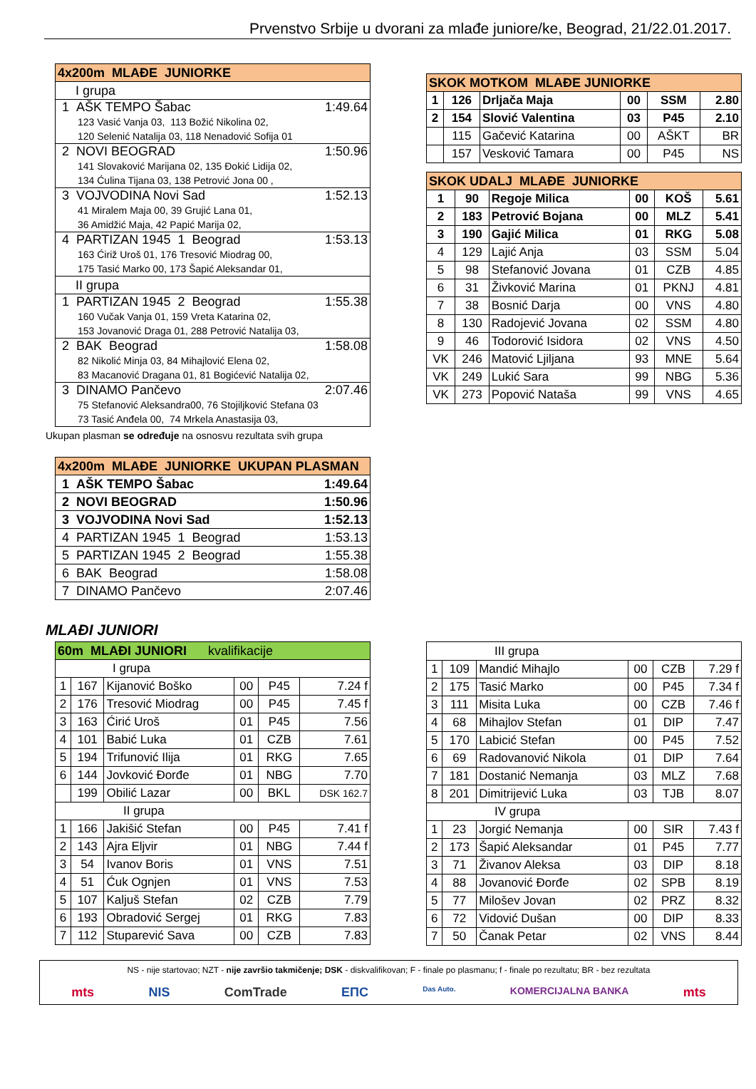Prvenstvo Srbije u dvorani za mlađe juniore/ke, Beograd, 21/22.01.2017.
| 4x200m MLAĐE JUNIORKE |
| --- |
| I grupa |
| 1 AŠK TEMPO Šabac 1:49.64 123 Vasić Vanja 03, 113 Božić Nikolina 02, 120 Selenić Natalija 03, 118 Nenadović Sofija 01 |
| 2 NOVI BEOGRAD 1:50.96 141 Slovaković Marijana 02, 135 Đokić Lidija 02, 134 Ćulina Tijana 03, 138 Petrović Jona 00 , |
| 3 VOJVODINA Novi Sad 1:52.13 41 Miralem Maja 00, 39 Grujić Lana 01, 36 Amidžić Maja, 42 Papić Marija 02, |
| 4 PARTIZAN 1945 1 Beograd 1:53.13 163 Ćiriž Uroš 01, 176 Tresović Miodrag 00, 175 Tasić Marko 00, 173 Šapić Aleksandar 01, |
| II grupa |
| 1 PARTIZAN 1945 2 Beograd 1:55.38 160 Vučak Vanja 01, 159 Vreta Katarina 02, 153 Jovanović Draga 01, 288 Petrović Natalija 03, |
| 2 BAK Beograd 1:58.08 82 Nikolić Minja 03, 84 Mihajlović Elena 02, 83 Macanović Dragana 01, 81 Bogićević Natalija 02, |
| 3 DINAMO Pančevo 2:07.46 75 Stefanović Aleksandra00, 76 Stojiljković Stefana 03 73 Tasić Anđela 00, 74 Mrkela Anastasija 03, |
Ukupan plasman se određuje na osnosvu rezultata svih grupa
| 4x200m MLAĐE JUNIORKE UKUPAN PLASMAN |
| --- |
| 1 AŠK TEMPO Šabac 1:49.64 |
| 2 NOVI BEOGRAD 1:50.96 |
| 3 VOJVODINA Novi Sad 1:52.13 |
| 4 PARTIZAN 1945 1 Beograd 1:53.13 |
| 5 PARTIZAN 1945 2 Beograd 1:55.38 |
| 6 BAK Beograd 1:58.08 |
| 7 DINAMO Pančevo 2:07.46 |
| SKOK MOTKOM MLAĐE JUNIORKE | | | | | |
| --- | --- | --- | --- | --- | --- |
| 1 | 126 | Drljača Maja | 00 | SSM | 2.80 |
| 2 | 154 | Slović Valentina | 03 | P45 | 2.10 |
| | 115 | Gačević Katarina | 00 | AŠKT | BR |
| | 157 | Vesković Tamara | 00 | P45 | NS |
| SKOK UDALJ MLAĐE JUNIORKE | | | | | |
| --- | --- | --- | --- | --- | --- |
| 1 | 90 | Regoje Milica | 00 | KOŠ | 5.61 |
| 2 | 183 | Petrović Bojana | 00 | MLZ | 5.41 |
| 3 | 190 | Gajić Milica | 01 | RKG | 5.08 |
| 4 | 129 | Lajić Anja | 03 | SSM | 5.04 |
| 5 | 98 | Stefanović Jovana | 01 | CZB | 4.85 |
| 6 | 31 | Živković Marina | 01 | PKNJ | 4.81 |
| 7 | 38 | Bosnić Darja | 00 | VNS | 4.80 |
| 8 | 130 | Radojević Jovana | 02 | SSM | 4.80 |
| 9 | 46 | Todorović Isidora | 02 | VNS | 4.50 |
| VK | 246 | Matović Ljiljana | 93 | MNE | 5.64 |
| VK | 249 | Lukić Sara | 99 | NBG | 5.36 |
| VK | 273 | Popović Nataša | 99 | VNS | 4.65 |
MLAĐI JUNIORI
| 60m MLAĐI JUNIORI kvalifikacije | | | | | |
| --- | --- | --- | --- | --- | --- |
| I grupa | | | | | |
| 1 | 167 | Kijanović Boško | 00 | P45 | 7.24 f |
| 2 | 176 | Tresović Miodrag | 00 | P45 | 7.45 f |
| 3 | 163 | Ćirić Uroš | 01 | P45 | 7.56 |
| 4 | 101 | Babić Luka | 01 | CZB | 7.61 |
| 5 | 194 | Trifunović Ilija | 01 | RKG | 7.65 |
| 6 | 144 | Jovković Đorđe | 01 | NBG | 7.70 |
| | 199 | Obilić Lazar | 00 | BKL | DSK 162.7 |
| II grupa | | | | | |
| 1 | 166 | Jakišić Stefan | 00 | P45 | 7.41 f |
| 2 | 143 | Ajra Eljvir | 01 | NBG | 7.44 f |
| 3 | 54 | Ivanov Boris | 01 | VNS | 7.51 |
| 4 | 51 | Ćuk Ognjen | 01 | VNS | 7.53 |
| 5 | 107 | Kaljuš Stefan | 02 | CZB | 7.79 |
| 6 | 193 | Obradović Sergej | 01 | RKG | 7.83 |
| 7 | 112 | Stuparević Sava | 00 | CZB | 7.83 |
| III grupa | | | | | |
| 1 | 109 | Mandić Mihajlo | 00 | CZB | 7.29 f |
| 2 | 175 | Tasić Marko | 00 | P45 | 7.34 f |
| 3 | 111 | Misita Luka | 00 | CZB | 7.46 f |
| 4 | 68 | Mihajlov Stefan | 01 | DIP | 7.47 |
| 5 | 170 | Labicić Stefan | 00 | P45 | 7.52 |
| 6 | 69 | Radovanović Nikola | 01 | DIP | 7.64 |
| 7 | 181 | Dostanić Nemanja | 03 | MLZ | 7.68 |
| 8 | 201 | Dimitrijević Luka | 03 | TJB | 8.07 |
| IV grupa | | | | | |
| 1 | 23 | Jorgić Nemanja | 00 | SIR | 7.43 f |
| 2 | 173 | Šapić Aleksandar | 01 | P45 | 7.77 |
| 3 | 71 | Živanov Aleksa | 03 | DIP | 8.18 |
| 4 | 88 | Jovanović Đorđe | 02 | SPB | 8.19 |
| 5 | 77 | Milošev Jovan | 02 | PRZ | 8.32 |
| 6 | 72 | Vidović Dušan | 00 | DIP | 8.33 |
| 7 | 50 | Čanak Petar | 02 | VNS | 8.44 |
NS - nije startovao; NZT - nije završio takmičenje; DSK - diskvalifikovan; F - finale po plasmanu; f - finale po rezultatu; BR - bez rezultata
mts NIS ComTrade EПС Das Auto. KOMERCIJALNA BANKA mts